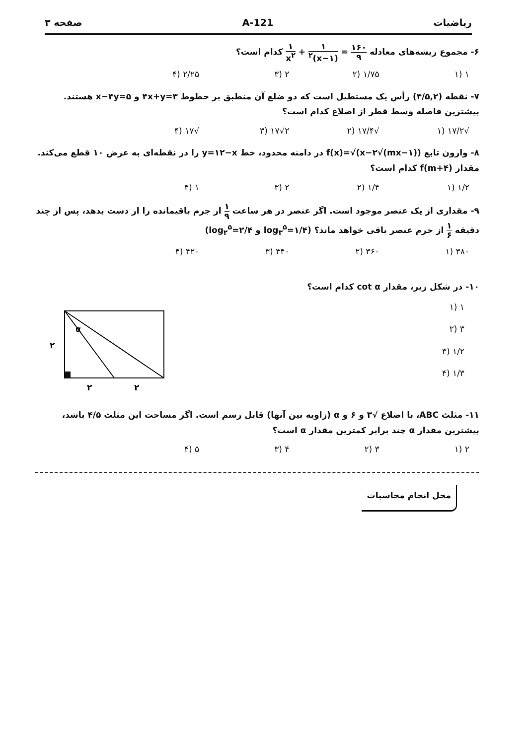ریاضیات 121-A صفحه ۳
۶- مجموع ریشه‌های معادله ۱۶۰ ۹ = ۱ (۱−x)<sup>۲</sup> + ۱ x<sup>۲</sup> کدام است؟
۱ (۱ ۱/۷۵ (۲ ۲ (۳ ۲/۲۵ (۴
۷- نقطه (۴/۵,۲) رأس یک مستطیل است که دو ضلع آن منطبق بر خطوط ۴x+y=۳ و x−۴y=۵ هستند. بیشترین فاصله وسط قطر از اضلاع کدام است؟
√۱۷/۲ (۱ √۱۷/۴ (۲ ۲√۱۷ (۳ √۱۷ (۴
۸- وارون تابع f(x)=√(x−۲√(mx−۱)) در دامنه محدود، خط y=۱۲−x را در نقطه‌ای به عرض ۱۰ قطع می‌کند. مقدار f(m+۴) کدام است؟
۱/۲ (۱ ۱/۴ (۲ ۲ (۳ ۱ (۴
۹- مقداری از یک عنصر موجود است. اگر عنصر در هر ساعت ۱ ۹ از جرم باقیمانده را از دست بدهد، پس از چند دقیقه ۱ ۶ از جرم عنصر باقی خواهد ماند؟ (log<sub>۳</sub><sup>۵</sup>=۱/۴ و log<sub>۲</sub><sup>۵</sup>=۲/۴)
۳۸۰ (۱ ۳۶۰ (۲ ۴۴۰ (۳ ۴۲۰ (۴
۱۰- در شکل زیر، مقدار cot α کدام است؟
۱ (۱
۳ (۲
۱/۲ (۳
۱/۳ (۴
α
۲
۲
۲
۱۱- مثلث ABC، با اضلاع √۳ و ۶ و α (زاویه بین آنها) قابل رسم است. اگر مساحت این مثلث ۴/۵ باشد، بیشترین مقدار α چند برابر کمترین مقدار α است؟
۲ (۱ ۳ (۲ ۴ (۳ ۵ (۴
محل انجام محاسبات